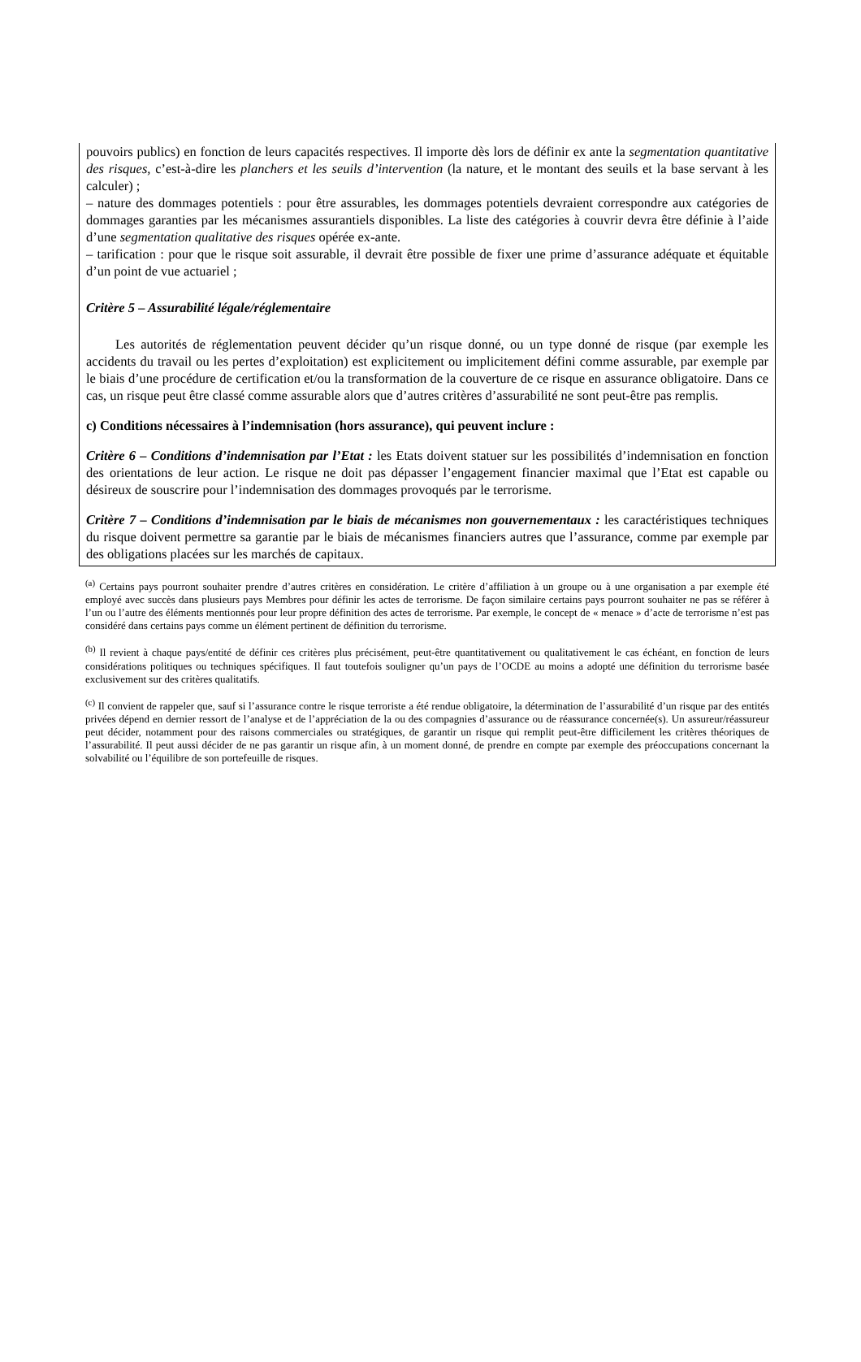pouvoirs publics) en fonction de leurs capacités respectives. Il importe dès lors de définir ex ante la segmentation quantitative des risques, c’est-à-dire les planchers et les seuils d’intervention (la nature, et le montant des seuils et la base servant à les calculer) ;
– nature des dommages potentiels : pour être assurables, les dommages potentiels devraient correspondre aux catégories de dommages garanties par les mécanismes assurantiels disponibles. La liste des catégories à couvrir devra être définie à l’aide d’une segmentation qualitative des risques opérée ex-ante.
– tarification : pour que le risque soit assurable, il devrait être possible de fixer une prime d’assurance adéquate et équitable d’un point de vue actuariel ;
Critère 5 – Assurabilité légale/réglementaire
Les autorités de réglementation peuvent décider qu’un risque donné, ou un type donné de risque (par exemple les accidents du travail ou les pertes d’exploitation) est explicitement ou implicitement défini comme assurable, par exemple par le biais d’une procédure de certification et/ou la transformation de la couverture de ce risque en assurance obligatoire. Dans ce cas, un risque peut être classé comme assurable alors que d’autres critères d’assurabilité ne sont peut-être pas remplis.
c) Conditions nécessaires à l’indemnisation (hors assurance), qui peuvent inclure :
Critère 6 – Conditions d’indemnisation par l’Etat : les Etats doivent statuer sur les possibilités d’indemnisation en fonction des orientations de leur action. Le risque ne doit pas dépasser l’engagement financier maximal que l’Etat est capable ou désireux de souscrire pour l’indemnisation des dommages provoqués par le terrorisme.
Critère 7 – Conditions d’indemnisation par le biais de mécanismes non gouvernementaux : les caractéristiques techniques du risque doivent permettre sa garantie par le biais de mécanismes financiers autres que l’assurance, comme par exemple par des obligations placées sur les marchés de capitaux.
<sup>(a)</sup> Certains pays pourront souhaiter prendre d’autres critères en considération. Le critère d’affiliation à un groupe ou à une organisation a par exemple été employé avec succès dans plusieurs pays Membres pour définir les actes de terrorisme. De façon similaire certains pays pourront souhaiter ne pas se référer à l’un ou l’autre des éléments mentionnés pour leur propre définition des actes de terrorisme. Par exemple, le concept de « menace » d’acte de terrorisme n’est pas considéré dans certains pays comme un élément pertinent de définition du terrorisme.
<sup>(b)</sup> Il revient à chaque pays/entité de définir ces critères plus précisément, peut-être quantitativement ou qualitativement le cas échéant, en fonction de leurs considérations politiques ou techniques spécifiques. Il faut toutefois souligner qu’un pays de l’OCDE au moins a adopté une définition du terrorisme basée exclusivement sur des critères qualitatifs.
<sup>(c)</sup> Il convient de rappeler que, sauf si l’assurance contre le risque terroriste a été rendue obligatoire, la détermination de l’assurabilité d’un risque par des entités privées dépend en dernier ressort de l’analyse et de l’appréciation de la ou des compagnies d’assurance ou de réassurance concernée(s). Un assureur/réassureur peut décider, notamment pour des raisons commerciales ou stratégiques, de garantir un risque qui remplit peut-être difficilement les critères théoriques de l’assurabilité. Il peut aussi décider de ne pas garantir un risque afin, à un moment donné, de prendre en compte par exemple des préoccupations concernant la solvabilité ou l’équilibre de son portefeuille de risques.